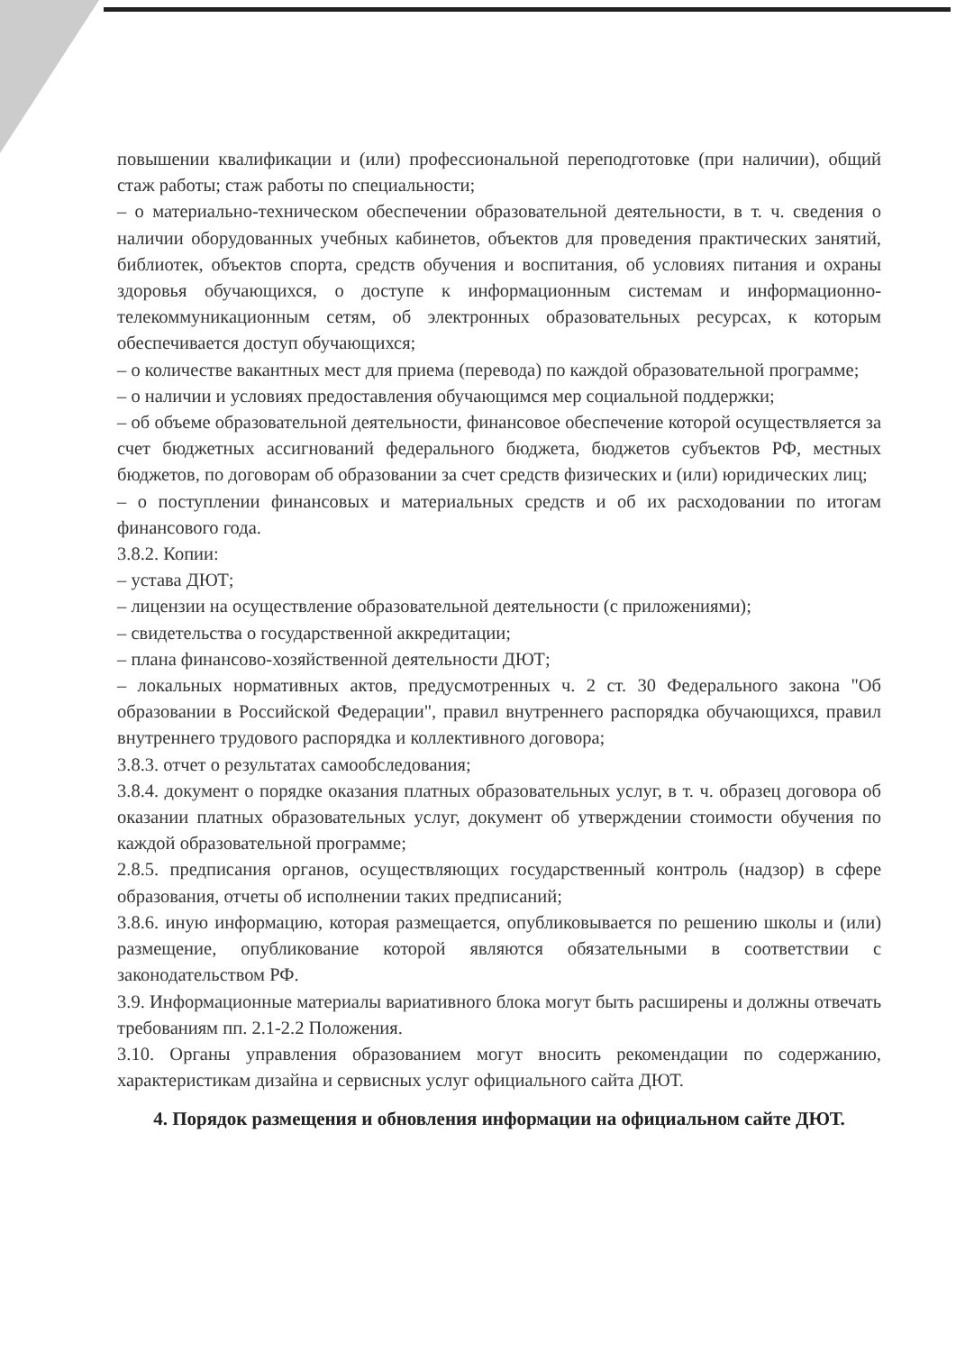повышении квалификации и (или) профессиональной переподготовке (при наличии), общий стаж работы; стаж работы по специальности;
– о материально-техническом обеспечении образовательной деятельности, в т. ч. сведения о наличии оборудованных учебных кабинетов, объектов для проведения практических занятий, библиотек, объектов спорта, средств обучения и воспитания, об условиях питания и охраны здоровья обучающихся, о доступе к информационным системам и информационно-телекоммуникационным сетям, об электронных образовательных ресурсах, к которым обеспечивается доступ обучающихся;
– о количестве вакантных мест для приема (перевода) по каждой образовательной программе;
– о наличии и условиях предоставления обучающимся мер социальной поддержки;
– об объеме образовательной деятельности, финансовое обеспечение которой осуществляется за счет бюджетных ассигнований федерального бюджета, бюджетов субъектов РФ, местных бюджетов, по договорам об образовании за счет средств физических и (или) юридических лиц;
– о поступлении финансовых и материальных средств и об их расходовании по итогам финансового года.
3.8.2. Копии:
– устава ДЮТ;
– лицензии на осуществление образовательной деятельности (с приложениями);
– свидетельства о государственной аккредитации;
– плана финансово-хозяйственной деятельности ДЮТ;
– локальных нормативных актов, предусмотренных ч. 2 ст. 30 Федерального закона "Об образовании в Российской Федерации", правил внутреннего распорядка обучающихся, правил внутреннего трудового распорядка и коллективного договора;
3.8.3. отчет о результатах самообследования;
3.8.4. документ о порядке оказания платных образовательных услуг, в т. ч. образец договора об оказании платных образовательных услуг, документ об утверждении стоимости обучения по каждой образовательной программе;
2.8.5. предписания органов, осуществляющих государственный контроль (надзор) в сфере образования, отчеты об исполнении таких предписаний;
3.8.6. иную информацию, которая размещается, опубликовывается по решению школы и (или) размещение, опубликование которой являются обязательными в соответствии с законодательством РФ.
3.9. Информационные материалы вариативного блока могут быть расширены и должны отвечать требованиям пп. 2.1-2.2 Положения.
3.10. Органы управления образованием могут вносить рекомендации по содержанию, характеристикам дизайна и сервисных услуг официального сайта ДЮТ.
4. Порядок размещения и обновления информации на официальном сайте ДЮТ.